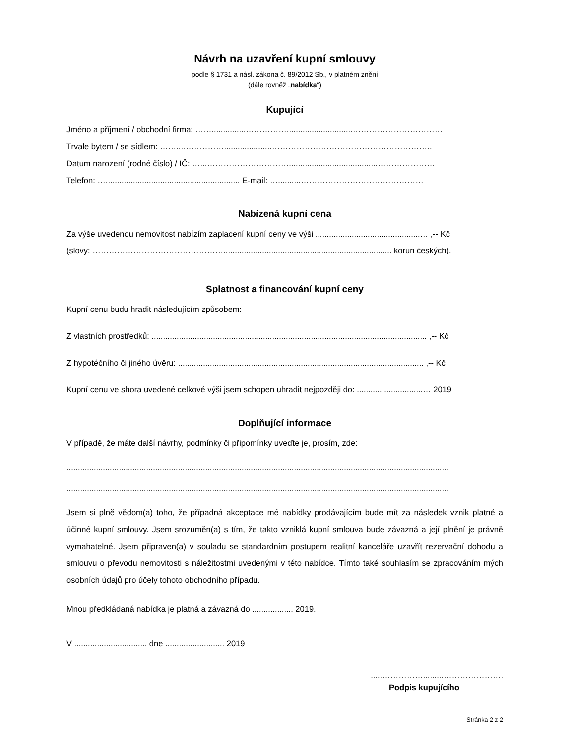Návrh na uzavření kupní smlouvy
podle § 1731 a násl. zákona č. 89/2012 Sb., v platném znění
(dále rovněž „nabídka“)
Kupující
Jméno a příjmení / obchodní firma: ……...............…………….............................……………………………
Trvale bytem / se sídlem: ……...…………….....................…………………………………………………..
Datum narození (rodné číslo) / IČ: …...………………………….......................................…………………
Telefon: …........................................................... E-mail: …..........………………………………………
Nabízená kupní cena
Za výše uvedenou nemovitost nabízím zaplacení kupní ceny ve výši ..............................................… ,-- Kč
(slovy: ………………………………………….......................................................................... korun českých).
Splatnost a financování kupní ceny
Kupní cenu budu hradit následujícím způsobem:
Z vlastních prostředků: ......................................................................................................................... ,-- Kč
Z hypotéčního či jiného úvěru: ............................................................................................................ ,-- Kč
Kupní cenu ve shora uvedené celkové výši jsem schopen uhradit nejpozději do: .............................… 2019
Doplňující informace
V případě, že máte další návrhy, podmínky či připomínky uveďte je, prosím, zde:
........................................................................................................................................................................
........................................................................................................................................................................
Jsem si plně vědom(a) toho, že případná akceptace mé nabídky prodávajícím bude mít za následek vznik platné a účinné kupní smlouvy. Jsem srozuměn(a) s tím, že takto vzniklá kupní smlouva bude závazná a její plnění je právně vymahatelné. Jsem připraven(a) v souladu se standardním postupem realitní kanceláře uzavřít rezervační dohodu a smlouvu o převodu nemovitosti s náležitostmi uvedenými v této nabídce. Tímto také souhlasím se zpracováním mých osobních údajů pro účely tohoto obchodního případu.
Mnou předkládaná nabídka je platná a závazná do .................. 2019.
V ................................ dne .......................... 2019
.....…………….........………………….
Podpis kupujícího
Stránka 2 z 2